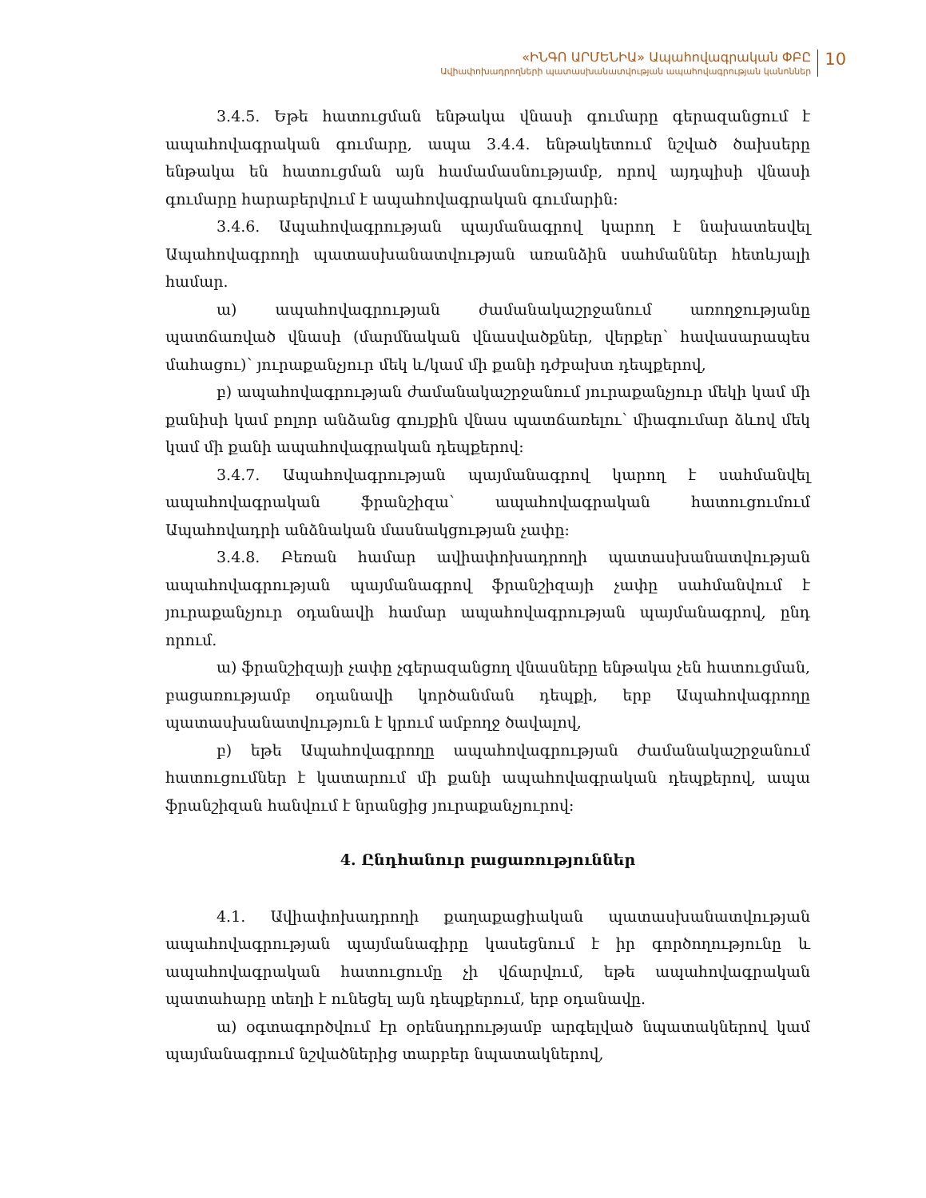«ԻՆԳՈ ԱՐՄԵՆԻԱ» Ապահովագրական ՓԲԸ
Ավիափոխադրողների պատասխանատվության ապահովագրության կանոններ
10
3.4.5. Եթե հատուցման ենթակա վնասի գումարը գերազանցում է ապահովագրական գումարը, ապա 3.4.4. ենթակետում նշված ծախսերը ենթակա են հատուցման այն համամասնությամբ, որով այդպիսի վնասի գումարը հարաբերվում է ապահովագրական գումարին:
3.4.6. Ապահովագրության պայմանագրով կարող է նախատեսվել Ապահովագրողի պատասխանատվության առանձին սահմաններ հետևյալի համար.
ա) ապահովագրության ժամանակաշրջանում առողջությանը պատճառված վնասի (մարմնական վնասվածքներ, վերքեր՝ հավասարապես մահացու)՝ յուրաքանչյուր մեկ և/կամ մի քանի դժբախտ դեպքերով,
բ) ապահովագրության ժամանակաշրջանում յուրաքանչյուր մեկի կամ մի քանիսի կամ բոլոր անձանց գույքին վնաս պատճառելու՝ միագումար ձևով մեկ կամ մի քանի ապահովագրական դեպքերով:
3.4.7. Ապահովագրության պայմանագրով կարող է սահմանվել ապահովագրական ֆրանշիզա՝ ապահովագրական հատուցումում Ապահովադրի անձնական մասնակցության չափը:
3.4.8. Բեռան համար ավիափոխադրողի պատասխանատվության ապահովագրության պայմանագրով ֆրանշիզայի չափը սահմանվում է յուրաքանչյուր օդանավի համար ապահովագրության պայմանագրով, ընդ որում.
ա) ֆրանշիզայի չափը չգերազանցող վնասները ենթակա չեն հատուցման, բացառությամբ օդանավի կործանման դեպքի, երբ Ապահովագրողը պատասխանատվություն է կրում ամբողջ ծավալով,
բ) եթե Ապահովագրողը ապահովագրության ժամանակաշրջանում հատուցումներ է կատարում մի քանի ապահովագրական դեպքերով, ապա ֆրանշիզան հանվում է նրանցից յուրաքանչյուրով:
4. Ընդհանուր բացառություններ
4.1. Ավիափոխադրողի քաղաքացիական պատասխանատվության ապահովագրության պայմանագիրը կասեցնում է իր գործողությունը և ապահովագրական հատուցումը չի վճարվում, եթե ապահովագրական պատահարը տեղի է ունեցել այն դեպքերում, երբ օդանավը.
ա) օգտագործվում էր օրենսդրությամբ արգելված նպատակներով կամ պայմանագրում նշվածներից տարբեր նպատակներով,